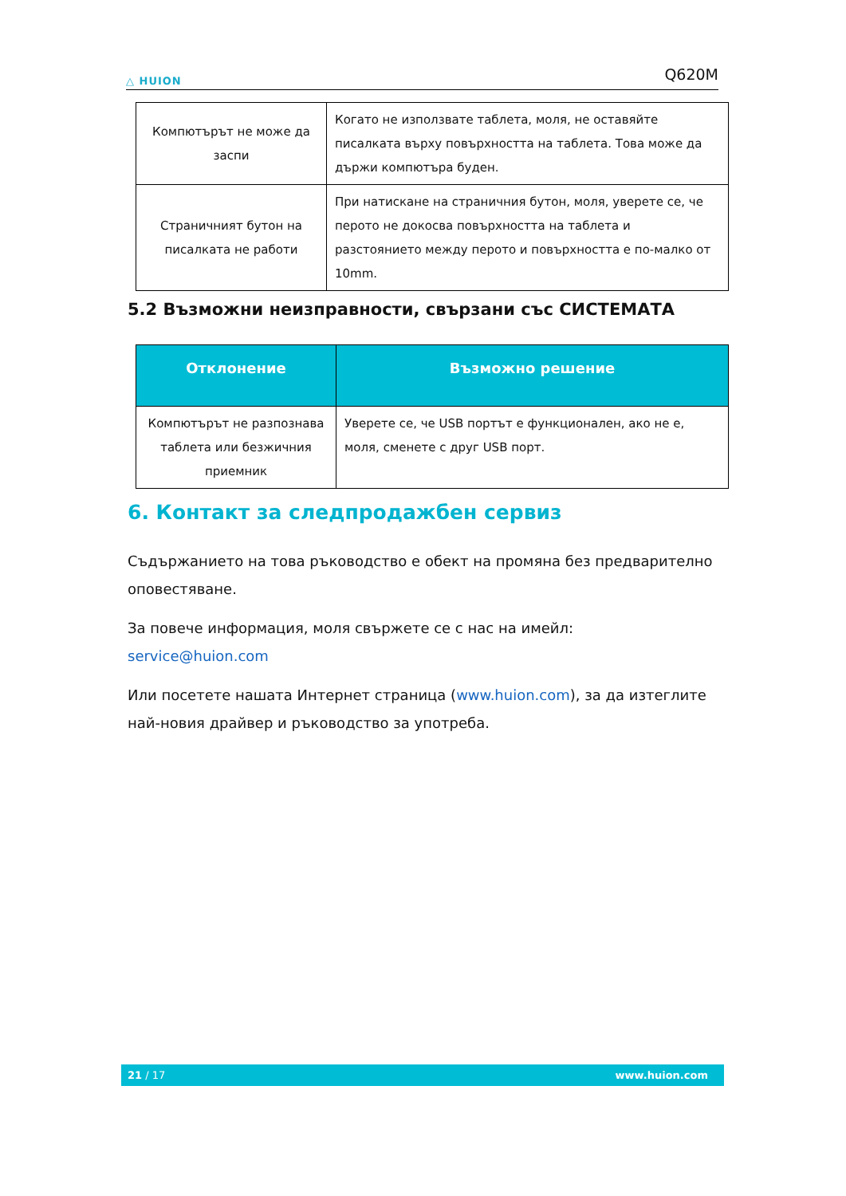△ HUION
Q620M
| Компютърът не може да заспи | Когато не използвате таблета, моля, не оставяйте писалката върху повърхността на таблета. Това може да държи компютъра буден. |
| Страничният бутон на писалката не работи | При натискане на страничния бутон, моля, уверете се, че перото не докосва повърхността на таблета и разстоянието между перото и повърхността е по-малко от 10mm. |
5.2 Възможни неизправности, свързани със СИСТЕМАТА
| Отклонение | Възможно решение |
| --- | --- |
| Компютърът не разпознава таблета или безжичния приемник | Уверете се, че USB портът е функционален, ако не е, моля, сменете с друг USB порт. |
6. Контакт за следпродажбен сервиз
Съдържанието на това ръководство е обект на промяна без предварително оповестяване.
За повече информация, моля свържете се с нас на имейл: service@huion.com
Или посетете нашата Интернет страница (www.huion.com), за да изтеглите най-новия драйвер и ръководство за употреба.
21 / 17 www.huion.com